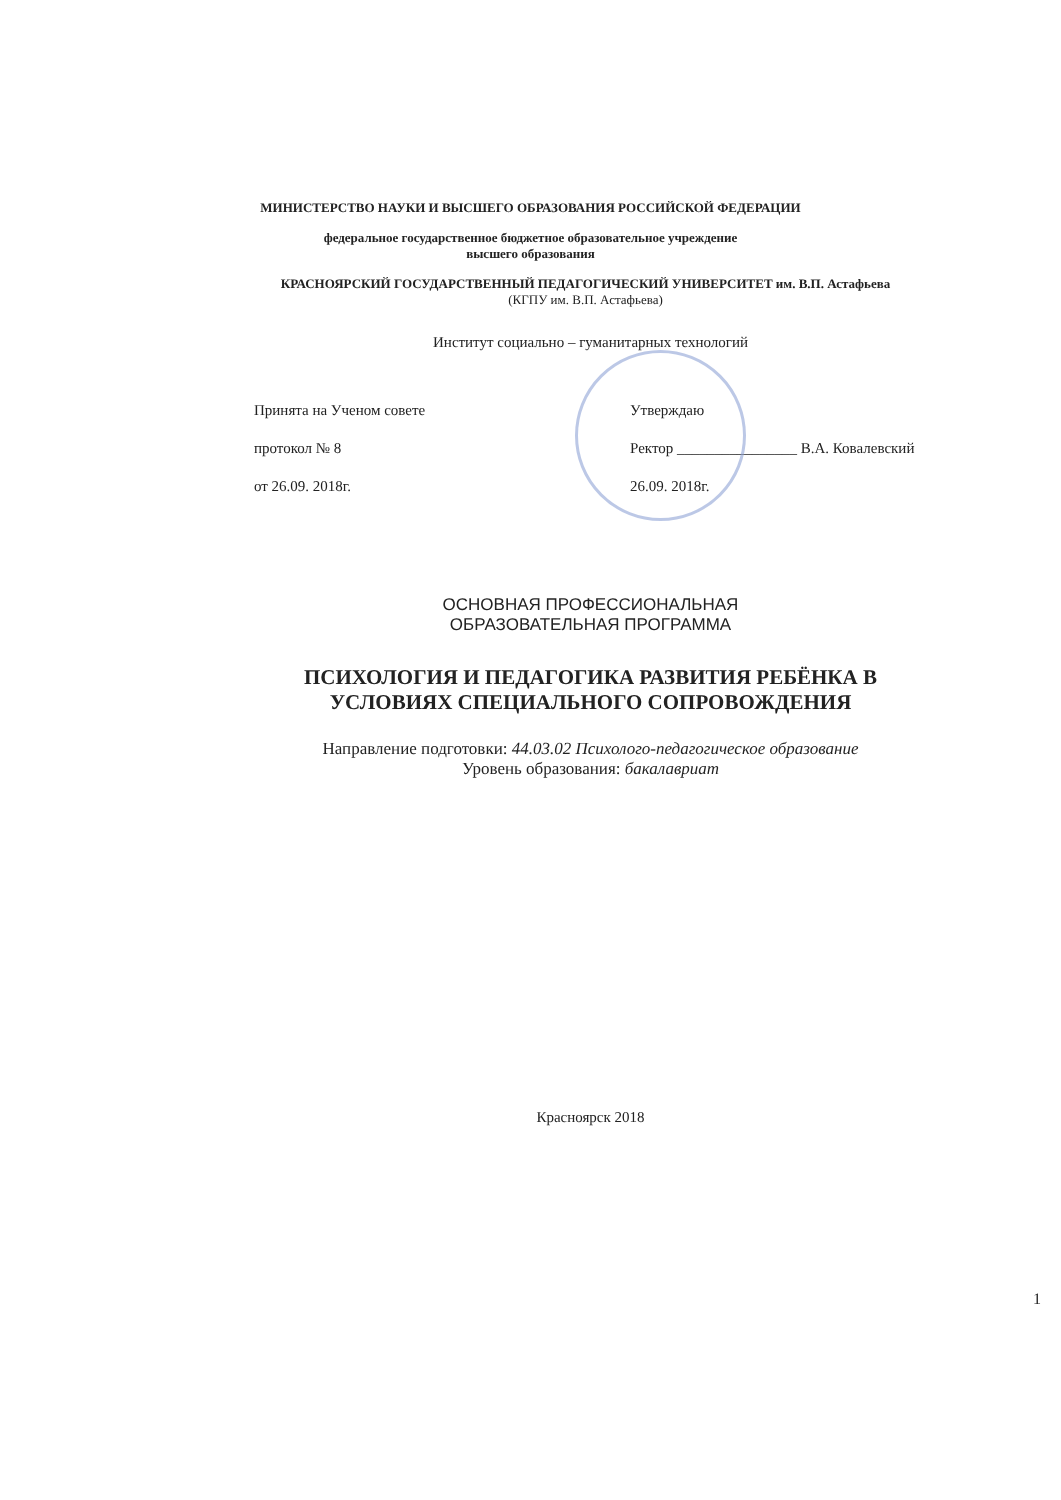МИНИСТЕРСТВО НАУКИ И ВЫСШЕГО ОБРАЗОВАНИЯ РОССИЙСКОЙ ФЕДЕРАЦИИ
федеральное государственное бюджетное образовательное учреждение
высшего образования
КРАСНОЯРСКИЙ ГОСУДАРСТВЕННЫЙ ПЕДАГОГИЧЕСКИЙ УНИВЕРСИТЕТ им. В.П. Астафьева
(КГПУ им. В.П. Астафьева)
Институт социально – гуманитарных технологий
Принята на Ученом совете
протокол № 8
от 26.09. 2018г.
Утверждаю
Ректор ________________ В.А. Ковалевский
26.09. 2018г.
ОСНОВНАЯ ПРОФЕССИОНАЛЬНАЯ
ОБРАЗОВАТЕЛЬНАЯ ПРОГРАММА
ПСИХОЛОГИЯ И ПЕДАГОГИКА РАЗВИТИЯ РЕБЁНКА В
УСЛОВИЯХ СПЕЦИАЛЬНОГО СОПРОВОЖДЕНИЯ
Направление подготовки: 44.03.02 Психолого-педагогическое образование
Уровень образования: бакалавриат
Красноярск 2018
1